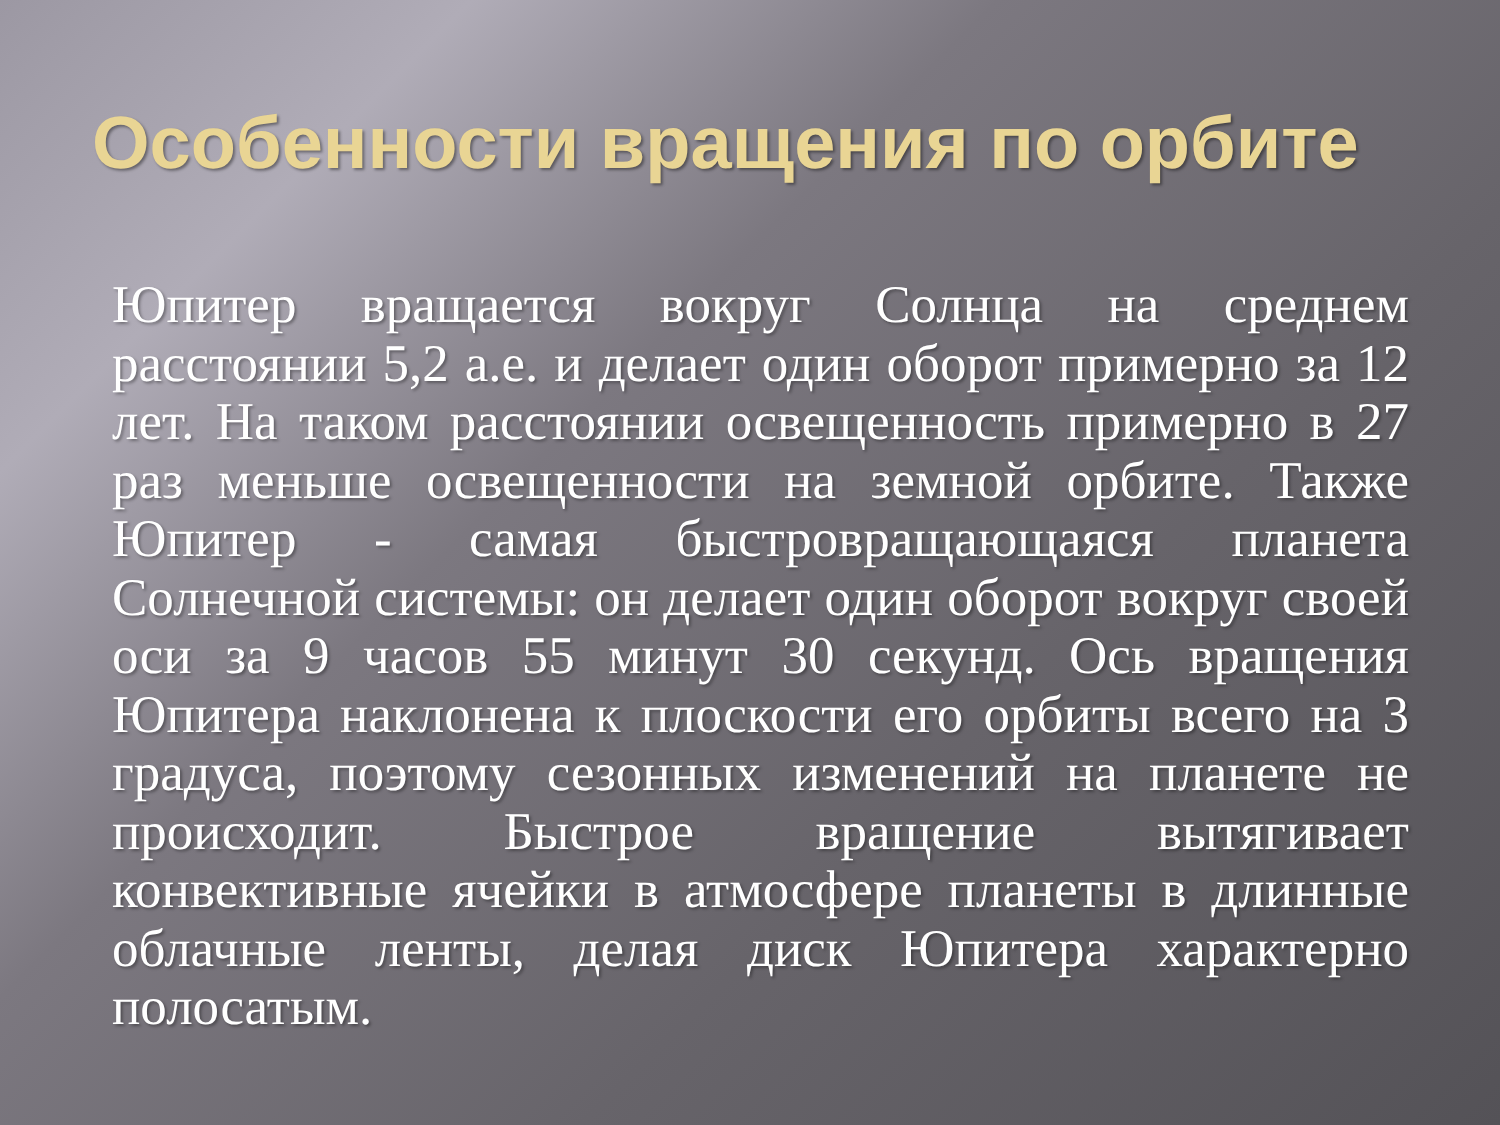Особенности вращения по орбите
Юпитер вращается вокруг Солнца на среднем расстоянии 5,2 а.е. и делает один оборот примерно за 12 лет. На таком расстоянии освещенность примерно в 27 раз меньше освещенности на земной орбите. Также Юпитер - самая быстровращающаяся планета Солнечной системы: он делает один оборот вокруг своей оси за 9 часов 55 минут 30 секунд. Ось вращения Юпитера наклонена к плоскости его орбиты всего на 3 градуса, поэтому сезонных изменений на планете не происходит. Быстрое вращение вытягивает конвективные ячейки в атмосфере планеты в длинные облачные ленты, делая диск Юпитера характерно полосатым.